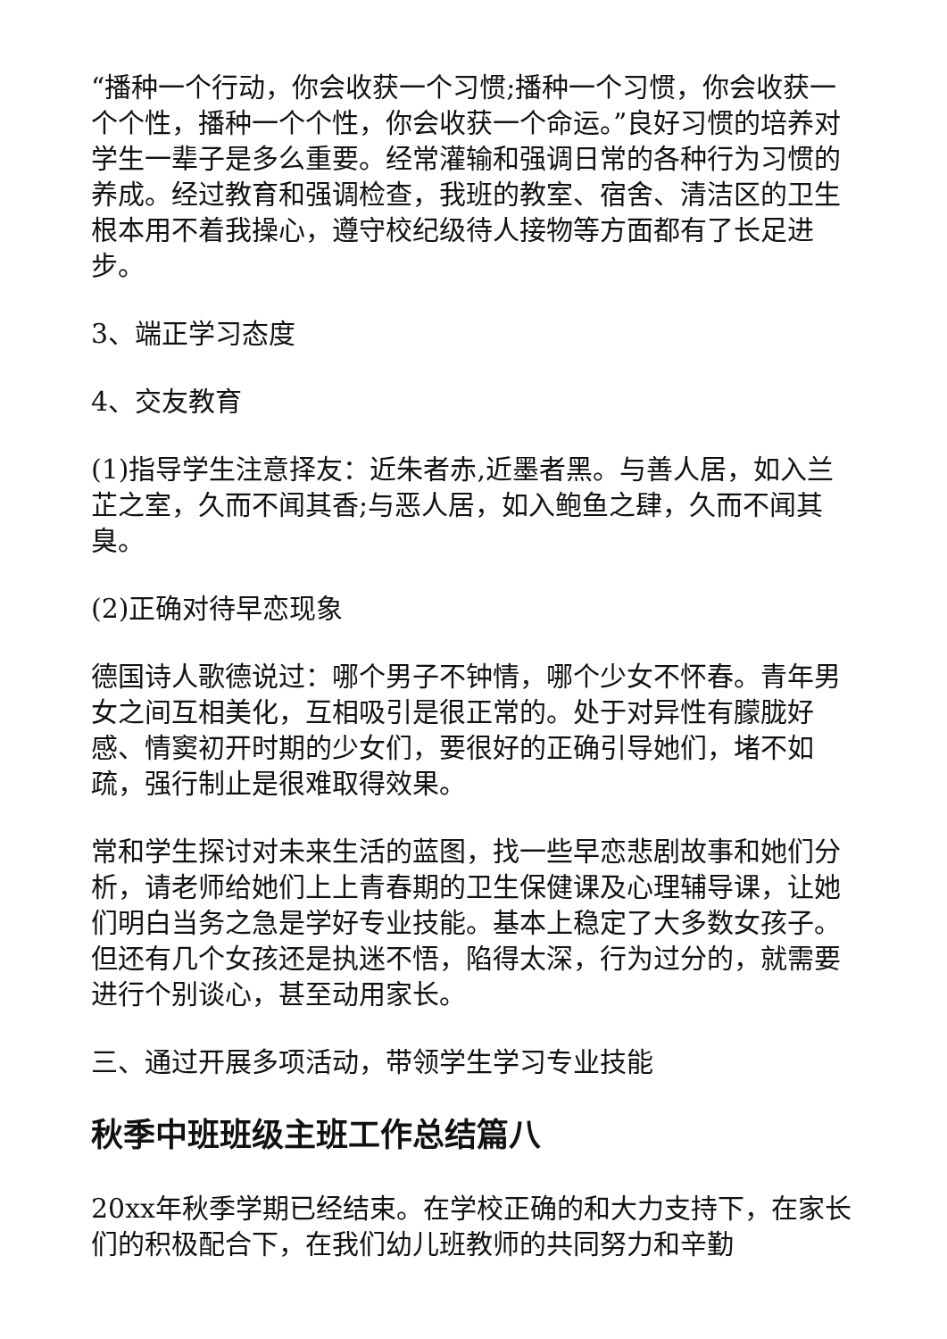“播种一个行动，你会收获一个习惯;播种一个习惯，你会收获一个个性，播种一个个性，你会收获一个命运。”良好习惯的培养对学生一辈子是多么重要。经常灌输和强调日常的各种行为习惯的养成。经过教育和强调检查，我班的教室、宿舍、清洁区的卫生根本用不着我操心，遵守校纪级待人接物等方面都有了长足进步。
3、端正学习态度
4、交友教育
(1)指导学生注意择友：近朱者赤,近墨者黑。与善人居，如入兰芷之室，久而不闻其香;与恶人居，如入鲍鱼之肆，久而不闻其臭。
(2)正确对待早恋现象
德国诗人歌德说过：哪个男子不钟情，哪个少女不怀春。青年男女之间互相美化，互相吸引是很正常的。处于对异性有朦胧好感、情窦初开时期的少女们，要很好的正确引导她们，堵不如疏，强行制止是很难取得效果。
常和学生探讨对未来生活的蓝图，找一些早恋悲剧故事和她们分析，请老师给她们上上青春期的卫生保健课及心理辅导课，让她们明白当务之急是学好专业技能。基本上稳定了大多数女孩子。但还有几个女孩还是执迷不悟，陷得太深，行为过分的，就需要进行个别谈心，甚至动用家长。
三、通过开展多项活动，带领学生学习专业技能
秋季中班班级主班工作总结篇八
20xx年秋季学期已经结束。在学校正确的和大力支持下，在家长们的积极配合下，在我们幼儿班教师的共同努力和辛勤